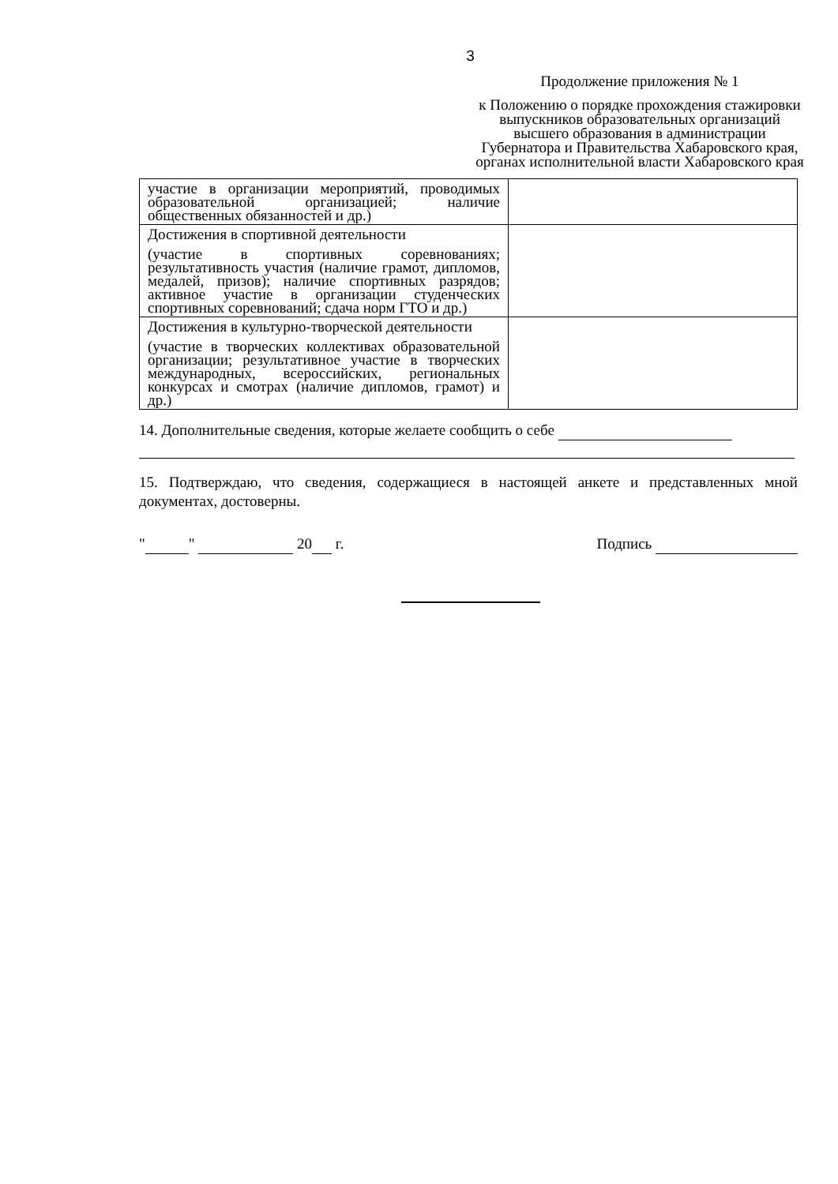3
Продолжение приложения № 1
к Положению о порядке прохождения стажировки выпускников образовательных организаций высшего образования в администрации Губернатора и Правительства Хабаровского края, органах исполнительной власти Хабаровского края
| участие в организации мероприятий, проводимых образовательной организацией; наличие общественных обязанностей и др.) | |
| Достижения в спортивной деятельности (участие в спортивных соревнованиях; результативность участия (наличие грамот, дипломов, медалей, призов); наличие спортивных разрядов; активное участие в организации студенческих спортивных соревнований; сдача норм ГТО и др.) | |
| Достижения в культурно-творческой деятельности (участие в творческих коллективах образовательной организации; результативное участие в творческих международных, всероссийских, региональных конкурсах и смотрах (наличие дипломов, грамот) и др.) | |
14. Дополнительные сведения, которые желаете сообщить о себе
15. Подтверждаю, что сведения, содержащиеся в настоящей анкете и представленных мной документах, достоверны.
" " 20 г. Подпись